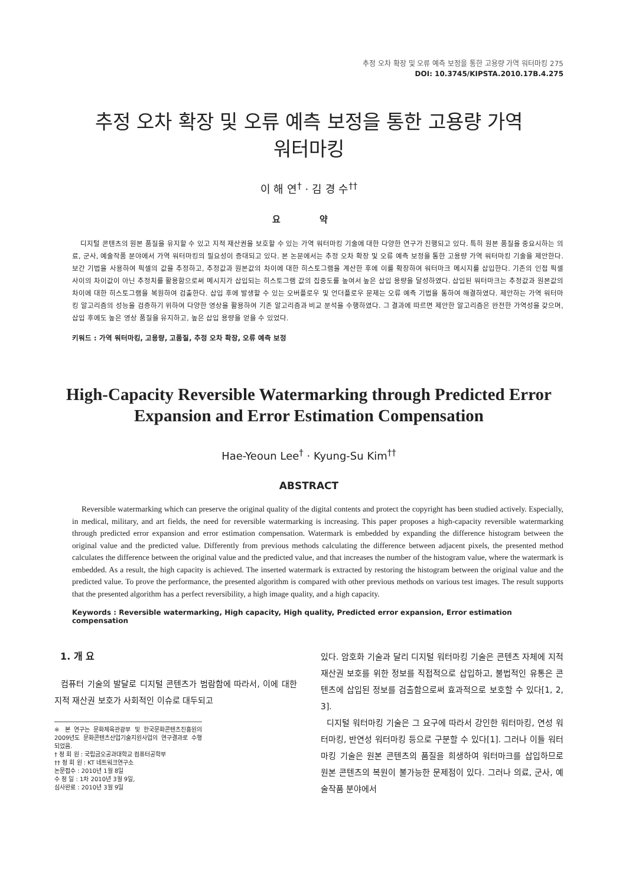추정 오차 확장 및 오류 예측 보정을 통한 고용량 가역 워터마킹 275
DOI: 10.3745/KIPSTA.2010.17B.4.275
추정 오차 확장 및 오류 예측 보정을 통한 고용량 가역
워터마킹
이 해 연<sup>†</sup> · 김 경 수<sup>††</sup>
요 약
디지털 콘텐츠의 원본 품질을 유지할 수 있고 지적 재산권을 보호할 수 있는 가역 워터마킹 기술에 대한 다양한 연구가 진행되고 있다. 특히 원본 품질을 중요시하는 의료, 군사, 예술작품 분야에서 가역 워터마킹의 필요성이 증대되고 있다. 본 논문에서는 추정 오차 확장 및 오류 예측 보정을 통한 고용량 가역 워터마킹 기술을 제안한다. 보간 기법을 사용하여 픽셀의 값을 추정하고, 추정값과 원본값의 차이에 대한 히스토그램을 계산한 후에 이를 확장하여 워터마크 메시지를 삽입한다. 기존의 인접 픽셀 사이의 차이값이 아닌 추정치를 활용함으로써 메시지가 삽입되는 히스토그램 값의 집중도를 높여서 높은 삽입 용량을 달성하였다. 삽입된 워터마크는 추정값과 원본값의 차이에 대한 히스토그램을 복원하여 검출한다. 삽입 후에 발생할 수 있는 오버플로우 및 언더플로우 문제는 오류 예측 기법을 통하여 해결하였다. 제안하는 가역 워터마킹 알고리즘의 성능을 검증하기 위하여 다양한 영상을 활용하여 기존 알고리즘과 비교 분석을 수행하였다. 그 결과에 따르면 제안한 알고리즘은 완전한 가역성을 갖으며, 삽입 후에도 높은 영상 품질을 유지하고, 높은 삽입 용량을 얻을 수 있었다.
키워드 : 가역 워터마킹, 고용량, 고품질, 추정 오차 확장, 오류 예측 보정
High-Capacity Reversible Watermarking through Predicted Error
Expansion and Error Estimation Compensation
Hae-Yeoun Lee<sup>†</sup> · Kyung-Su Kim<sup>††</sup>
ABSTRACT
Reversible watermarking which can preserve the original quality of the digital contents and protect the copyright has been studied actively. Especially, in medical, military, and art fields, the need for reversible watermarking is increasing. This paper proposes a high-capacity reversible watermarking through predicted error expansion and error estimation compensation. Watermark is embedded by expanding the difference histogram between the original value and the predicted value. Differently from previous methods calculating the difference between adjacent pixels, the presented method calculates the difference between the original value and the predicted value, and that increases the number of the histogram value, where the watermark is embedded. As a result, the high capacity is achieved. The inserted watermark is extracted by restoring the histogram between the original value and the predicted value. To prove the performance, the presented algorithm is compared with other previous methods on various test images. The result supports that the presented algorithm has a perfect reversibility, a high image quality, and a high capacity.
Keywords : Reversible watermarking, High capacity, High quality, Predicted error expansion, Error estimation compensation
1. 개 요
컴퓨터 기술의 발달로 디지털 콘텐츠가 범람함에 따라서, 이에 대한 지적 재산권 보호가 사회적인 이슈로 대두되고
※ 본 연구는 문화체육관광부 및 한국문화콘텐츠진흥원의 2009년도 문화콘텐츠산업기술지원사업의 연구결과로 수행되었음.
† 정 회 원 : 국립금오공과대학교 컴퓨터공학부
†† 정 회 원 : KT 네트워크연구소
논문접수 : 2010년 1월 8일
수 정 일 : 1차 2010년 3월 9일,
심사완료 : 2010년 3월 9일
있다. 암호화 기술과 달리 디지털 워터마킹 기술은 콘텐츠 자체에 지적 재산권 보호를 위한 정보를 직접적으로 삽입하고, 불법적인 유통은 콘텐츠에 삽입된 정보를 검출함으로써 효과적으로 보호할 수 있다[1, 2, 3].
디지털 워터마킹 기술은 그 요구에 따라서 강인한 워터마킹, 연성 워터마킹, 반연성 워터마킹 등으로 구분할 수 있다[1]. 그러나 이들 워터마킹 기술은 원본 콘텐츠의 품질을 희생하여 워터마크를 삽입하므로 원본 콘텐츠의 복원이 불가능한 문제점이 있다. 그러나 의료, 군사, 예술작품 분야에서